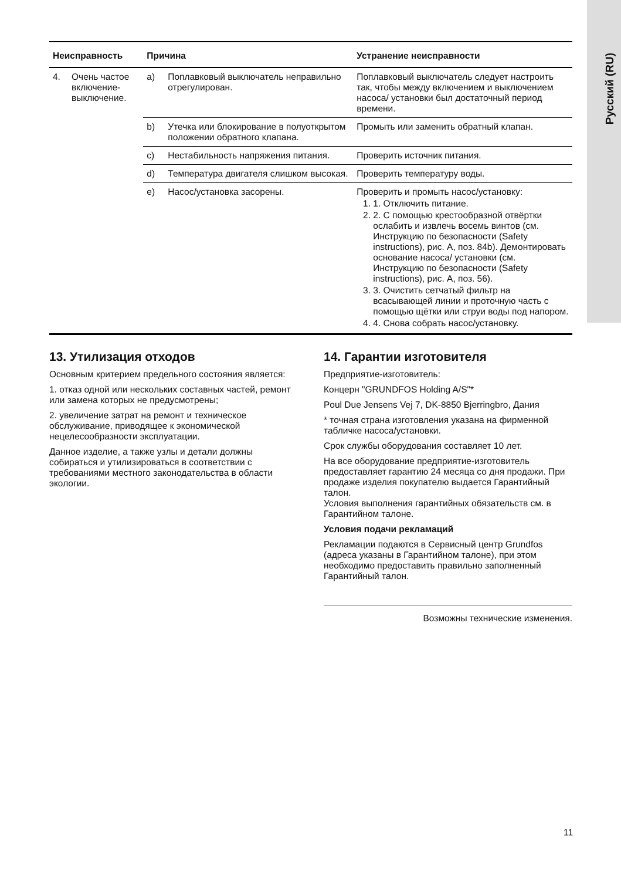Русский (RU)
| Неисправность | | Причина | | Устранение неисправности |
| --- | --- | --- | --- | --- |
| 4. | Очень частое включение-выключение. | a) | Поплавковый выключатель неправильно отрегулирован. | Поплавковый выключатель следует настроить так, чтобы между включением и выключением насоса/ установки был достаточный период времени. |
| | | b) | Утечка или блокирование в полуоткрытом положении обратного клапана. | Промыть или заменить обратный клапан. |
| | | c) | Нестабильность напряжения питания. | Проверить источник питания. |
| | | d) | Температура двигателя слишком высокая. | Проверить температуру воды. |
| | | e) | Насос/установка засорены. | Проверить и промыть насос/установку: 1. 1. Отключить питание. 2. 2. С помощью крестообразной отвёртки ослабить и извлечь восемь винтов (см. Инструкцию по безопасности (Safety instructions), рис. A, поз. 84b). Демонтировать основание насоса/ установки (см. Инструкцию по безопасности (Safety instructions), рис. A, поз. 56). 3. 3. Очистить сетчатый фильтр на всасывающей линии и проточную часть с помощью щётки или струи воды под напором. 4. 4. Снова собрать насос/установку. |
13. Утилизация отходов
Основным критерием предельного состояния является:
1. отказ одной или нескольких составных частей, ремонт или замена которых не предусмотрены;
2. увеличение затрат на ремонт и техническое обслуживание, приводящее к экономической нецелесообразности эксплуатации.
Данное изделие, а также узлы и детали должны собираться и утилизироваться в соответствии с требованиями местного законодательства в области экологии.
14. Гарантии изготовителя
Предприятие-изготовитель:
Концерн "GRUNDFOS Holding A/S"*
Poul Due Jensens Vej 7, DK-8850 Bjerringbro, Дания
* точная страна изготовления указана на фирменной табличке насоса/установки.
Срок службы оборудования составляет 10 лет.
На все оборудование предприятие-изготовитель предоставляет гарантию 24 месяца со дня продажи. При продаже изделия покупателю выдается Гарантийный талон.
Условия выполнения гарантийных обязательств см. в Гарантийном талоне.
Условия подачи рекламаций
Рекламации подаются в Сервисный центр Grundfos (адреса указаны в Гарантийном талоне), при этом необходимо предоставить правильно заполненный Гарантийный талон.
Возможны технические изменения.
11